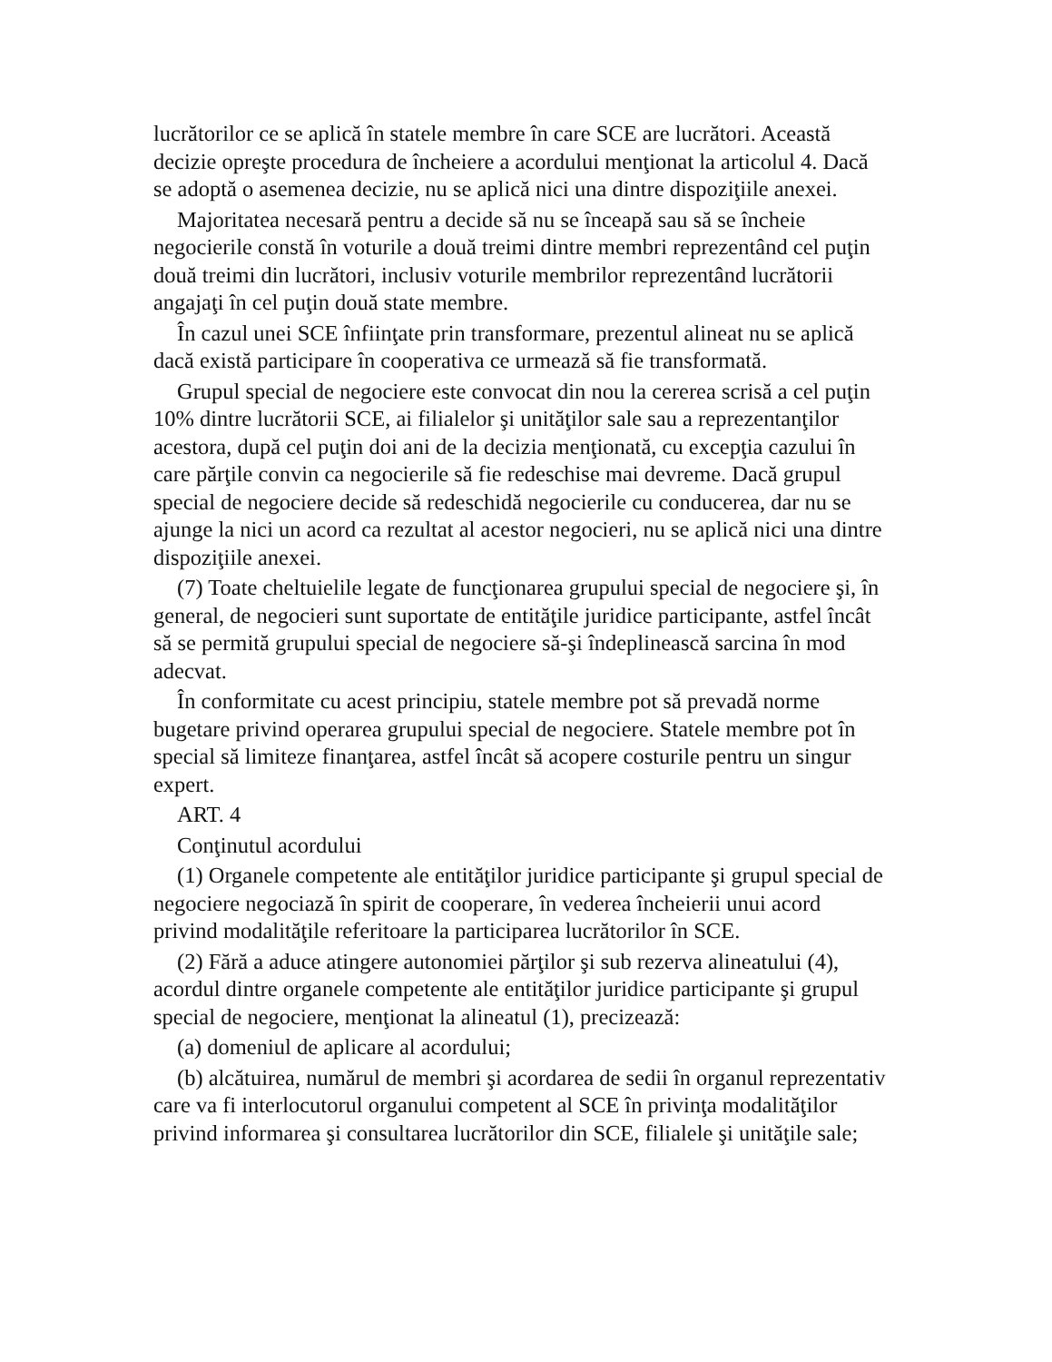lucrătorilor ce se aplică în statele membre în care SCE are lucrători. Această decizie opreşte procedura de încheiere a acordului menţionat la articolul 4. Dacă se adoptă o asemenea decizie, nu se aplică nici una dintre dispoziţiile anexei.
Majoritatea necesară pentru a decide să nu se înceapă sau să se încheie negocierile constă în voturile a două treimi dintre membri reprezentând cel puţin două treimi din lucrători, inclusiv voturile membrilor reprezentând lucrătorii angajaţi în cel puţin două state membre.
În cazul unei SCE înfiinţate prin transformare, prezentul alineat nu se aplică dacă există participare în cooperativa ce urmează să fie transformată.
Grupul special de negociere este convocat din nou la cererea scrisă a cel puţin 10% dintre lucrătorii SCE, ai filialelor şi unităţilor sale sau a reprezentanţilor acestora, după cel puţin doi ani de la decizia menţionată, cu excepţia cazului în care părţile convin ca negocierile să fie redeschise mai devreme. Dacă grupul special de negociere decide să redeschidă negocierile cu conducerea, dar nu se ajunge la nici un acord ca rezultat al acestor negocieri, nu se aplică nici una dintre dispoziţiile anexei.
(7) Toate cheltuielile legate de funcţionarea grupului special de negociere şi, în general, de negocieri sunt suportate de entităţile juridice participante, astfel încât să se permită grupului special de negociere să-şi îndeplinească sarcina în mod adecvat.
În conformitate cu acest principiu, statele membre pot să prevadă norme bugetare privind operarea grupului special de negociere. Statele membre pot în special să limiteze finanţarea, astfel încât să acopere costurile pentru un singur expert.
ART. 4
Conţinutul acordului
(1) Organele competente ale entităţilor juridice participante şi grupul special de negociere negociază în spirit de cooperare, în vederea încheierii unui acord privind modalităţile referitoare la participarea lucrătorilor în SCE.
(2) Fără a aduce atingere autonomiei părţilor şi sub rezerva alineatului (4), acordul dintre organele competente ale entităţilor juridice participante şi grupul special de negociere, menţionat la alineatul (1), precizează:
(a) domeniul de aplicare al acordului;
(b) alcătuirea, numărul de membri şi acordarea de sedii în organul reprezentativ care va fi interlocutorul organului competent al SCE în privinţa modalităţilor privind informarea şi consultarea lucrătorilor din SCE, filialele şi unităţile sale;